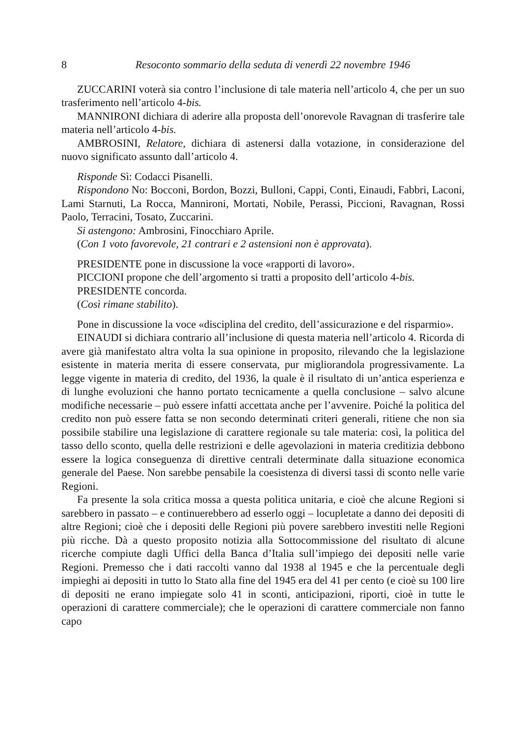8 Resoconto sommario della seduta di venerdì 22 novembre 1946
ZUCCARINI voterà sia contro l’inclusione di tale materia nell’articolo 4, che per un suo trasferimento nell’articolo 4-bis.
MANNIRONI dichiara di aderire alla proposta dell’onorevole Ravagnan di trasferire tale materia nell’articolo 4-bis.
AMBROSINI, Relatore, dichiara di astenersi dalla votazione, in considerazione del nuovo significato assunto dall’articolo 4.
Risponde Sì: Codacci Pisanelli.
Rispondono No: Bocconi, Bordon, Bozzi, Bulloni, Cappi, Conti, Einaudi, Fabbri, Laconi, Lami Starnuti, La Rocca, Mannironi, Mortati, Nobile, Perassi, Piccioni, Ravagnan, Rossi Paolo, Terracini, Tosato, Zuccarini.
Si astengono: Ambrosini, Finocchiaro Aprile.
(Con 1 voto favorevole, 21 contrari e 2 astensioni non è approvata).
PRESIDENTE pone in discussione la voce «rapporti di lavoro».
PICCIONI propone che dell’argomento si tratti a proposito dell’articolo 4-bis.
PRESIDENTE concorda.
(Così rimane stabilito).
Pone in discussione la voce «disciplina del credito, dell’assicurazione e del risparmio».
EINAUDI si dichiara contrario all’inclusione di questa materia nell’articolo 4. Ricorda di avere già manifestato altra volta la sua opinione in proposito, rilevando che la legislazione esistente in materia merita di essere conservata, pur migliorandola progressivamente. La legge vigente in materia di credito, del 1936, la quale è il risultato di un’antica esperienza e di lunghe evoluzioni che hanno portato tecnicamente a quella conclusione – salvo alcune modifiche necessarie – può essere infatti accettata anche per l’avvenire. Poiché la politica del credito non può essere fatta se non secondo determinati criteri generali, ritiene che non sia possibile stabilire una legislazione di carattere regionale su tale materia: così, la politica del tasso dello sconto, quella delle restrizioni e delle agevolazioni in materia creditizia debbono essere la logica conseguenza di direttive centrali determinate dalla situazione economica generale del Paese. Non sarebbe pensabile la coesistenza di diversi tassi di sconto nelle varie Regioni.
Fa presente la sola critica mossa a questa politica unitaria, e cioè che alcune Regioni si sarebbero in passato – e continuerebbero ad esserlo oggi – locupletate a danno dei depositi di altre Regioni; cioè che i depositi delle Regioni più povere sarebbero investiti nelle Regioni più ricche. Dà a questo proposito notizia alla Sottocommissione del risultato di alcune ricerche compiute dagli Uffici della Banca d’Italia sull’impiego dei depositi nelle varie Regioni. Premesso che i dati raccolti vanno dal 1938 al 1945 e che la percentuale degli impieghi ai depositi in tutto lo Stato alla fine del 1945 era del 41 per cento (e cioè su 100 lire di depositi ne erano impiegate solo 41 in sconti, anticipazioni, riporti, cioè in tutte le operazioni di carattere commerciale); che le operazioni di carattere commerciale non fanno capo